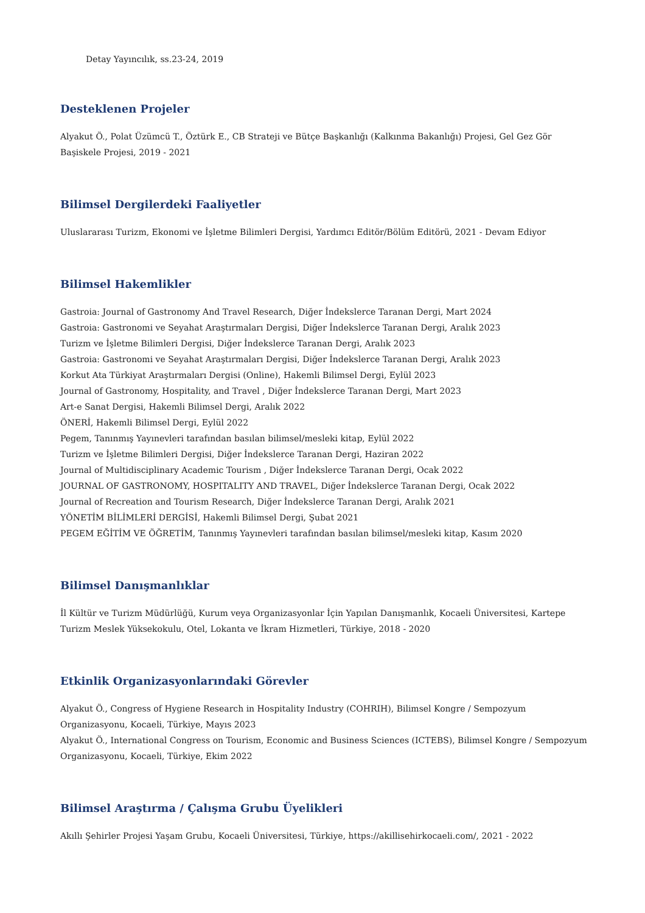Detay Yayıncılık, ss.23-24, 2019
Desteklenen Projeler
Alyakut Ö., Polat Üzümcü T., Öztürk E., CB Strateji ve Bütçe Başkanlığı (Kalkınma Bakanlığı) Projesi, Gel Gez Gör Başiskele Projesi, 2019 - 2021
Bilimsel Dergilerdeki Faaliyetler
Uluslararası Turizm, Ekonomi ve İşletme Bilimleri Dergisi, Yardımcı Editör/Bölüm Editörü, 2021 - Devam Ediyor
Bilimsel Hakemlikler
Gastroia: Journal of Gastronomy And Travel Research, Diğer İndekslerce Taranan Dergi, Mart 2024
Gastroia: Gastronomi ve Seyahat Araştırmaları Dergisi, Diğer İndekslerce Taranan Dergi, Aralık 2023
Turizm ve İşletme Bilimleri Dergisi, Diğer İndekslerce Taranan Dergi, Aralık 2023
Gastroia: Gastronomi ve Seyahat Araştırmaları Dergisi, Diğer İndekslerce Taranan Dergi, Aralık 2023
Korkut Ata Türkiyat Araştırmaları Dergisi (Online), Hakemli Bilimsel Dergi, Eylül 2023
Journal of Gastronomy, Hospitality, and Travel , Diğer İndekslerce Taranan Dergi, Mart 2023
Art-e Sanat Dergisi, Hakemli Bilimsel Dergi, Aralık 2022
ÖNERİ, Hakemli Bilimsel Dergi, Eylül 2022
Pegem, Tanınmış Yayınevleri tarafından basılan bilimsel/mesleki kitap, Eylül 2022
Turizm ve İşletme Bilimleri Dergisi, Diğer İndekslerce Taranan Dergi, Haziran 2022
Journal of Multidisciplinary Academic Tourism , Diğer İndekslerce Taranan Dergi, Ocak 2022
JOURNAL OF GASTRONOMY, HOSPITALITY AND TRAVEL, Diğer İndekslerce Taranan Dergi, Ocak 2022
Journal of Recreation and Tourism Research, Diğer İndekslerce Taranan Dergi, Aralık 2021
YÖNETİM BİLİMLERİ DERGİSİ, Hakemli Bilimsel Dergi, Şubat 2021
PEGEM EĞİTİM VE ÖĞRETİM, Tanınmış Yayınevleri tarafından basılan bilimsel/mesleki kitap, Kasım 2020
Bilimsel Danışmanlıklar
İl Kültür ve Turizm Müdürlüğü, Kurum veya Organizasyonlar İçin Yapılan Danışmanlık, Kocaeli Üniversitesi, Kartepe Turizm Meslek Yüksekokulu, Otel, Lokanta ve İkram Hizmetleri, Türkiye, 2018 - 2020
Etkinlik Organizasyonlarındaki Görevler
Alyakut Ö., Congress of Hygiene Research in Hospitality Industry (COHRIH), Bilimsel Kongre / Sempozyum Organizasyonu, Kocaeli, Türkiye, Mayıs 2023
Alyakut Ö., International Congress on Tourism, Economic and Business Sciences (ICTEBS), Bilimsel Kongre / Sempozyum Organizasyonu, Kocaeli, Türkiye, Ekim 2022
Bilimsel Araştırma / Çalışma Grubu Üyelikleri
Akıllı Şehirler Projesi Yaşam Grubu, Kocaeli Üniversitesi, Türkiye, https://akillisehirkocaeli.com/, 2021 - 2022